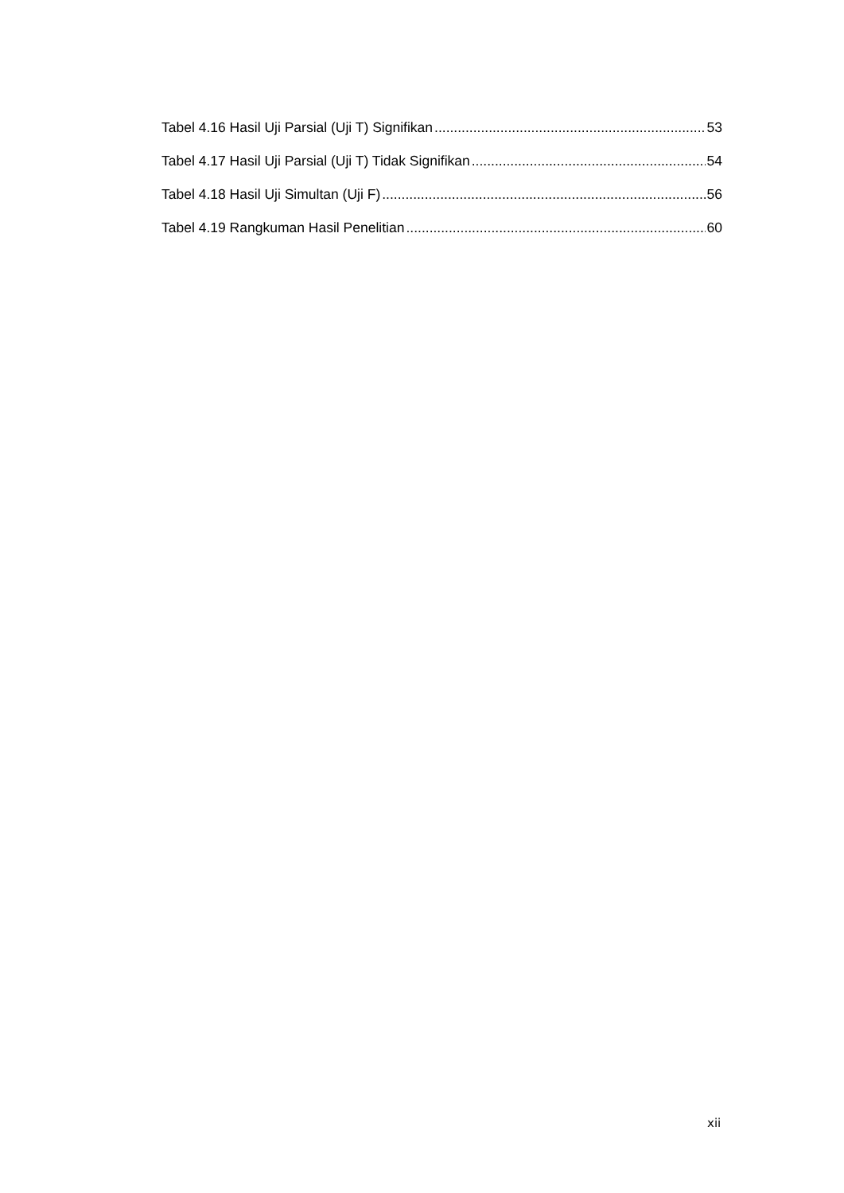Tabel 4.16 Hasil Uji Parsial (Uji T) Signifikan 53
Tabel 4.17 Hasil Uji Parsial (Uji T) Tidak Signifikan 54
Tabel 4.18 Hasil Uji Simultan (Uji F) 56
Tabel 4.19 Rangkuman Hasil Penelitian 60
xii